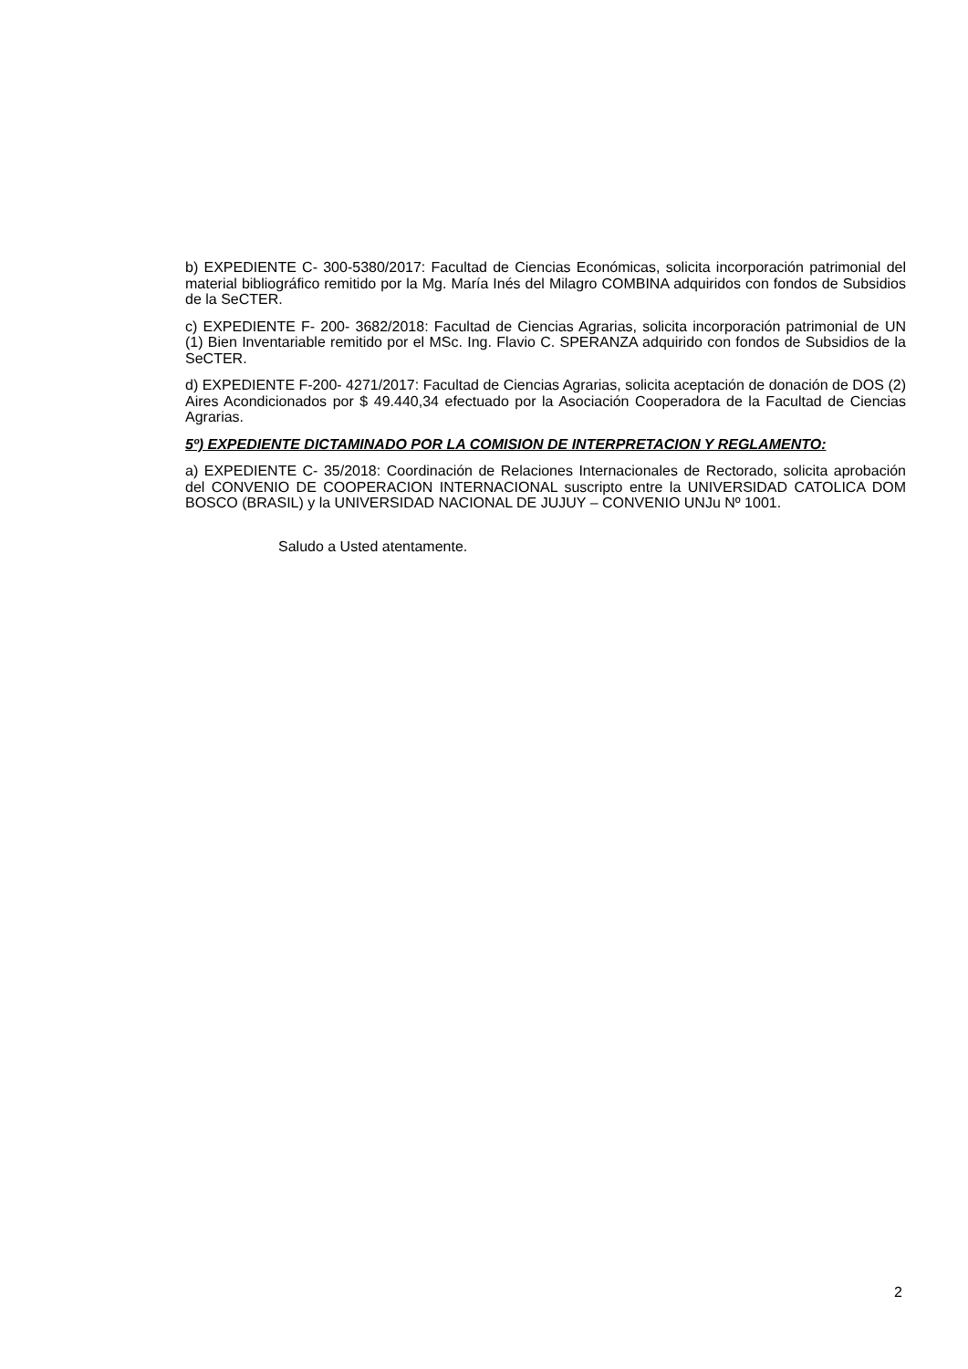b) EXPEDIENTE C- 300-5380/2017: Facultad de Ciencias Económicas, solicita incorporación patrimonial del material bibliográfico remitido por la Mg. María Inés del Milagro COMBINA adquiridos con fondos de Subsidios de la SeCTER.
c) EXPEDIENTE F- 200- 3682/2018: Facultad de Ciencias Agrarias, solicita incorporación patrimonial de UN (1) Bien Inventariable remitido por el MSc. Ing. Flavio C. SPERANZA adquirido con fondos de Subsidios de la SeCTER.
d) EXPEDIENTE F-200- 4271/2017: Facultad de Ciencias Agrarias, solicita aceptación de donación de DOS (2) Aires Acondicionados por $ 49.440,34 efectuado por la Asociación Cooperadora de la Facultad de Ciencias Agrarias.
5º) EXPEDIENTE DICTAMINADO POR LA COMISION DE INTERPRETACION Y REGLAMENTO:
a) EXPEDIENTE C- 35/2018: Coordinación de Relaciones Internacionales de Rectorado, solicita aprobación del CONVENIO DE COOPERACION INTERNACIONAL suscripto entre la UNIVERSIDAD CATOLICA DOM BOSCO (BRASIL) y la UNIVERSIDAD NACIONAL DE JUJUY – CONVENIO UNJu Nº 1001.
Saludo a Usted atentamente.
2